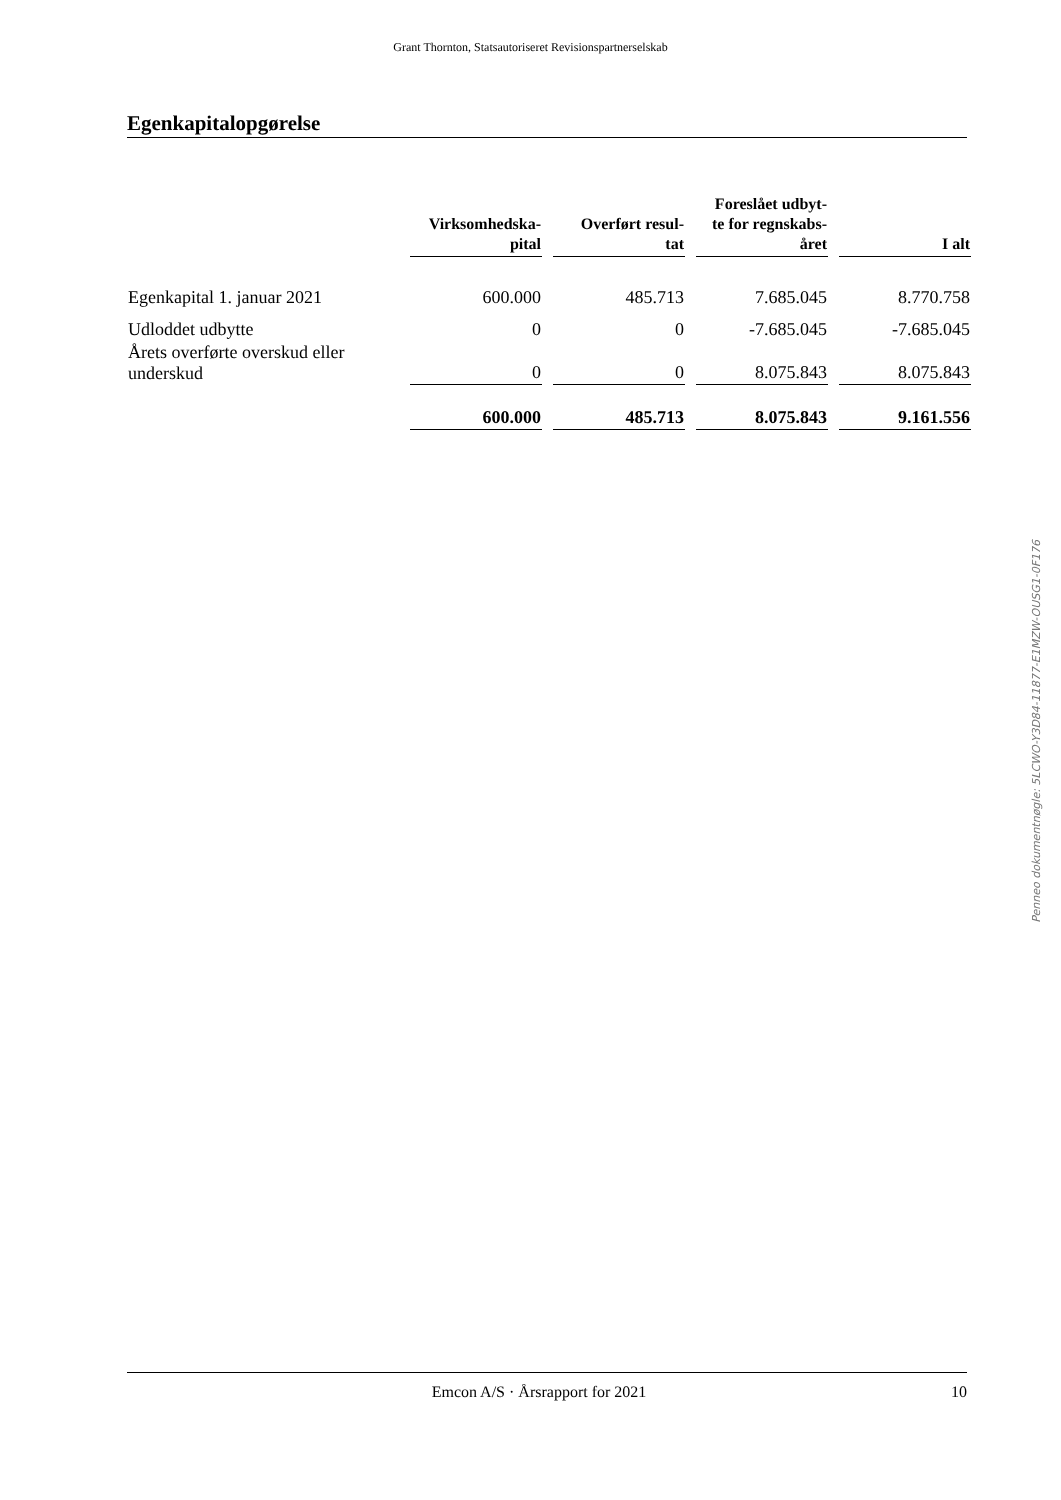Grant Thornton, Statsautoriseret Revisionspartnerselskab
Egenkapitalopgørelse
| | Virksomhedska- pital | Overført resul- tat | Foreslået udbyt- te for regnskabs- året | I alt |
| --- | --- | --- | --- | --- |
| Egenkapital 1. januar 2021 | 600.000 | 485.713 | 7.685.045 | 8.770.758 |
| Udloddet udbytte | 0 | 0 | -7.685.045 | -7.685.045 |
| Årets overførte overskud eller underskud | 0 | 0 | 8.075.843 | 8.075.843 |
| | 600.000 | 485.713 | 8.075.843 | 9.161.556 |
Penneo dokumentnøgle: 5LCWO-Y3D84-11877-E1MZW-OUSG1-0F176
Emcon A/S · Årsrapport for 2021 10